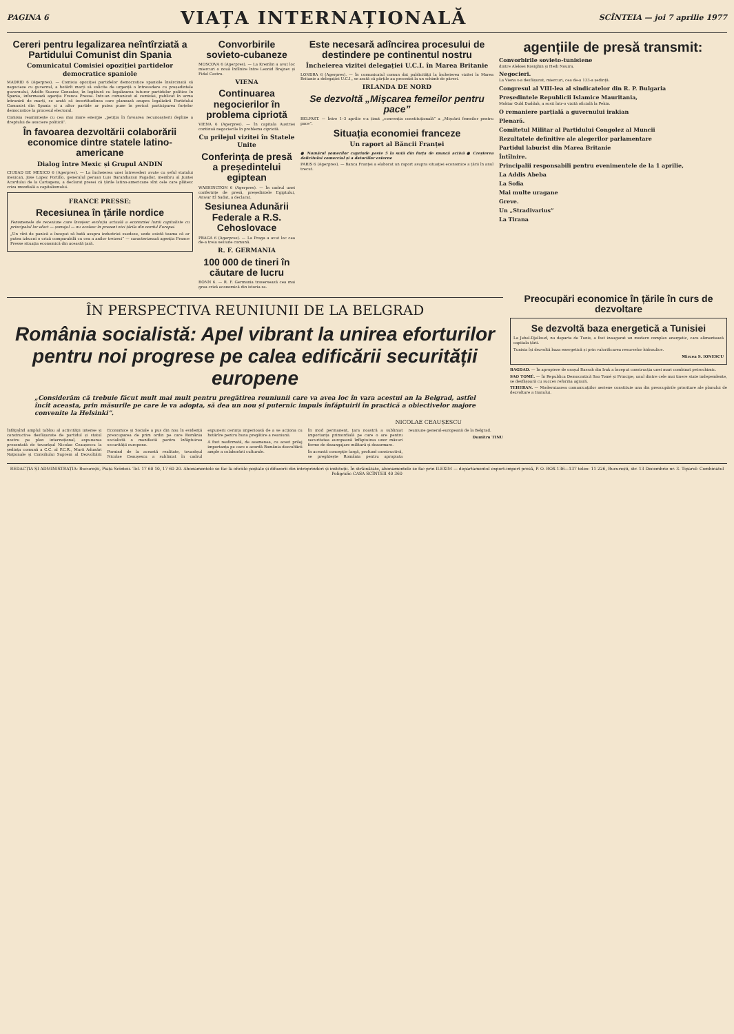PAGINA 6 VIAȚA INTERNAȚIONALĂ SCÎNTEIA — joi 7 aprilie 1977
Cereri pentru legalizarea neîntîrziată a Partidului Comunist din Spania
Comunicatul Comisiei opoziției partidelor democratice spaniole
MADRID 6 (Agerpres). — Comisia opoziției partidelor democratice spaniole însărcinată să negocieze cu guvernul, a hotărît marți să solicite de urgență o întrevedere cu președintele guvernului, Adolfo Suarez Gonzalez, în legătură cu legalizarea tuturor partidelor politice în Spania, informează agenția France Presse. Într-un comunicat al comisiei, publicat în urma întrunirii de marți, se arată că incertitudinea care planează asupra legalizării Partidului Comunist din Spania și a altor partide ar putea pune în pericol participarea forțelor democratice la procesul electoral.
Comisia reamintește cu cea mai mare energie „petiția în favoarea recunoașterii depline a dreptului de asociere politică”.
În favoarea dezvoltării colaborării economice dintre statele latino-americane
Dialog între Mexic și Grupul ANDIN
CIUDAD DE MEXICO 6 (Agerpres). — La încheierea unei întrevederi avute cu șeful statului mexican, Jose Lopez Portillo, generalul peruan Luis Barandiaran Pagador, membru al Juntei Acordului de la Cartagena, a declarat presei că țările latino-americane sînt cele care plătesc criza mondială a capitalismului.
FRANCE PRESSE:
Recesiunea în țările nordice
Fenomenele de recesiune care însoțesc evoluția actuală a economiei lumii capitaliste cu principalul lor efect — șomajul — nu ocolesc în prezent nici țările din nordul Europei.
„Un vînt de panică a început să bată asupra industriei suedeze, unde există teama că ar putea izbucni o criză comparabilă cu cea a anilor treizeci” — caracterizează agenția France Presse situația economică din această țară.
Convorbirile sovieto-cubaneze
MOSCOVA 6 (Agerpres). — La Kremlin a avut loc miercuri o nouă întîlnire între Leonid Brejnev și Fidel Castro.
VIENA
Continuarea negocierilor în problema cipriotă
VIENA 6 (Agerpres). — În capitala Austriei continuă negocierile în problema cipriotă.
Cu prilejul vizitei în Statele Unite
Conferința de presă a președintelui egiptean
WASHINGTON 6 (Agerpres). — În cadrul unei conferințe de presă, președintele Egiptului, Anwar El Sadat, a declarat.
Sesiunea Adunării Federale a R.S. Cehoslovace
PRAGA 6 (Agerpres). — La Praga a avut loc cea de-a treia sesiune comună.
R. F. GERMANIA
100 000 de tineri în căutare de lucru
BONN 6. — R. F. Germania traversează cea mai grea criză economică din istoria sa.
Este necesară adîncirea procesului de destindere pe continentul nostru
Încheierea vizitei delegației U.C.I. în Marea Britanie
LONDRA 6 (Agerpres). — În comunicatul comun dat publicității la încheierea vizitei în Marea Britanie a delegației U.C.I., se arată că părțile au procedat la un schimb de păreri.
IRLANDA DE NORD
Se dezvoltă „Mișcarea femeilor pentru pace”
BELFAST. — Între 1–3 aprilie s-a ținut „convenția constituțională” a „Mișcării femeilor pentru pace”.
Situația economiei franceze
Un raport al Băncii Franței
● Numărul șomerilor cuprinde peste 5 la sută din forța de muncă activă ● Creșterea deficitului comercial și a datoriilor externe
PARIS 6 (Agerpres). — Banca Franței a elaborat un raport asupra situației economice a țării în anul trecut.
agențiile de presă transmit:
Convorbirile sovieto-tunisiene
dintre Aleksei Kosighin și Hedi Nouira.
Negocieri.
La Viena s-a desfășurat, miercuri, cea de-a 133-a ședință.
Congresul al VIII-lea al sindicatelor din R. P. Bulgaria
Președintele Republicii Islamice Mauritania,
Moktar Ould Daddah, a sosit într-o vizită oficială la Pekin.
O remaniere parțială a guvernului irakian
Plenară.
Comitetul Militar al Partidului Congolez al Muncii
Rezultatele definitive ale alegerilor parlamentare
Partidul laburist din Marea Britanie
Întîlnire.
Principalii responsabili pentru evenimentele de la 1 aprilie,
La Addis Abeba
La Sofia
Mai multe uragane
Greve.
Un „Stradivarius”
La Tirana
ÎN PERSPECTIVA REUNIUNII DE LA BELGRAD
România socialistă: Apel vibrant la unirea eforturilor pentru noi progrese pe calea edificării securității europene
„Considerăm că trebuie făcut mult mai mult pentru pregătirea reuniunii care va avea loc în vara acestui an la Belgrad, astfel încît aceasta, prin măsurile pe care le va adopta, să dea un nou și puternic impuls înfăptuirii în practică a obiectivelor majore convenite la Helsinki”.
NICOLAE CEAUȘESCU
Înfățișînd amplul tablou al activității intense și constructive desfășurate de partidul și statul nostru pe plan internațional, expunerea prezentată de tovarășul Nicolae Ceaușescu la ședința comună a C.C. al P.C.R., Marii Adunări Naționale și Consiliului Suprem al Dezvoltării Economice și Sociale a pus din nou în evidență preocuparea de prim ordin pe care România socialistă o manifestă pentru înfăptuirea securității europene.
Pornind de la această realitate, tovarășul Nicolae Ceaușescu a subliniat în cadrul expunerii cerința imperioasă de a se acționa cu hotărîre pentru buna pregătire a reuniunii.
A fost reafirmată, de asemenea, cu acest prilej importanța pe care o acordă România dezvoltării ample a colaborării culturale.
În mod permanent, țara noastră a subliniat importanța primordială pe care o are pentru securitatea europeană înfăptuirea unor măsuri ferme de dezangajare militară și dezarmare.
În această concepție largă, profund constructivă, se pregătește România pentru apropiata reuniune general-europeană de la Belgrad.
Dumitru TINU
Preocupări economice în țările în curs de dezvoltare
Se dezvoltă baza energetică a Tunisiei
La Jebel-Djelloud, nu departe de Tunis, a fost inaugurat un modern complex energetic, care alimentează capitala țării.
Tunisia își dezvoltă baza energetică și prin valorificarea resurselor hidraulice.
Mircea S. IONESCU
BAGDAD. — În apropiere de orașul Basrah din Irak a început construcția unei mari combinat petrochimic.
SAO TOMÉ. — În Republica Democratică Sao Tomé și Principe, unul dintre cele mai tinere state independente, se desfășoară cu succes reforma agrară.
TEHERAN. — Modernizarea comunicațiilor aeriene constituie una din preocupările prioritare ale planului de dezvoltare a Iranului.
REDACȚIA ȘI ADMINISTRAȚIA: București, Piața Scînteii. Tel. 17 60 10, 17 60 20. Abonamentele se fac la oficiile poștale și difuzorii din întreprinderi și instituții. În străinătate, abonamentele se fac prin ILEXIM — departamentul export-import presă, P. O. BOX 136—137 telex: 11 226, București, str. 13 Decembrie nr. 3. Tiparul: Combinatul Poligrafic CASA SCÎNTEII 40 360